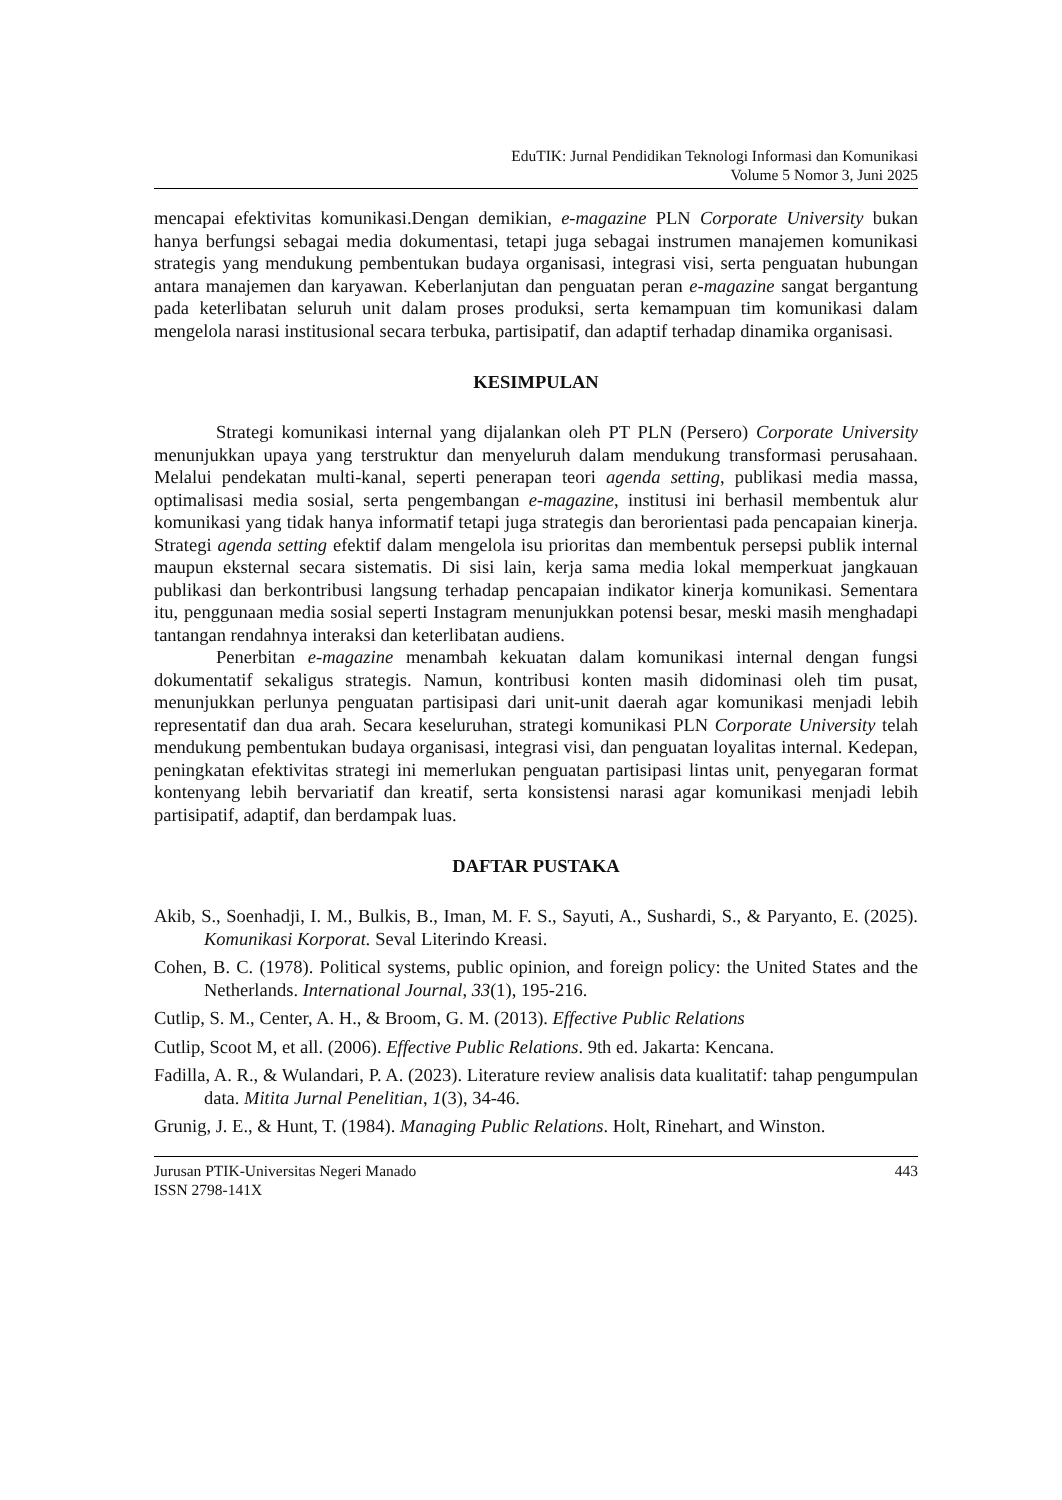EduTIK: Jurnal Pendidikan Teknologi Informasi dan Komunikasi
Volume 5 Nomor 3, Juni 2025
mencapai efektivitas komunikasi.Dengan demikian, e-magazine PLN Corporate University bukan hanya berfungsi sebagai media dokumentasi, tetapi juga sebagai instrumen manajemen komunikasi strategis yang mendukung pembentukan budaya organisasi, integrasi visi, serta penguatan hubungan antara manajemen dan karyawan. Keberlanjutan dan penguatan peran e-magazine sangat bergantung pada keterlibatan seluruh unit dalam proses produksi, serta kemampuan tim komunikasi dalam mengelola narasi institusional secara terbuka, partisipatif, dan adaptif terhadap dinamika organisasi.
KESIMPULAN
Strategi komunikasi internal yang dijalankan oleh PT PLN (Persero) Corporate University menunjukkan upaya yang terstruktur dan menyeluruh dalam mendukung transformasi perusahaan. Melalui pendekatan multi-kanal, seperti penerapan teori agenda setting, publikasi media massa, optimalisasi media sosial, serta pengembangan e-magazine, institusi ini berhasil membentuk alur komunikasi yang tidak hanya informatif tetapi juga strategis dan berorientasi pada pencapaian kinerja. Strategi agenda setting efektif dalam mengelola isu prioritas dan membentuk persepsi publik internal maupun eksternal secara sistematis. Di sisi lain, kerja sama media lokal memperkuat jangkauan publikasi dan berkontribusi langsung terhadap pencapaian indikator kinerja komunikasi. Sementara itu, penggunaan media sosial seperti Instagram menunjukkan potensi besar, meski masih menghadapi tantangan rendahnya interaksi dan keterlibatan audiens.
Penerbitan e-magazine menambah kekuatan dalam komunikasi internal dengan fungsi dokumentatif sekaligus strategis. Namun, kontribusi konten masih didominasi oleh tim pusat, menunjukkan perlunya penguatan partisipasi dari unit-unit daerah agar komunikasi menjadi lebih representatif dan dua arah. Secara keseluruhan, strategi komunikasi PLN Corporate University telah mendukung pembentukan budaya organisasi, integrasi visi, dan penguatan loyalitas internal. Kedepan, peningkatan efektivitas strategi ini memerlukan penguatan partisipasi lintas unit, penyegaran format kontenyang lebih bervariatif dan kreatif, serta konsistensi narasi agar komunikasi menjadi lebih partisipatif, adaptif, dan berdampak luas.
DAFTAR PUSTAKA
Akib, S., Soenhadji, I. M., Bulkis, B., Iman, M. F. S., Sayuti, A., Sushardi, S., & Paryanto, E. (2025). Komunikasi Korporat. Seval Literindo Kreasi.
Cohen, B. C. (1978). Political systems, public opinion, and foreign policy: the United States and the Netherlands. International Journal, 33(1), 195-216.
Cutlip, S. M., Center, A. H., & Broom, G. M. (2013). Effective Public Relations
Cutlip, Scoot M, et all. (2006). Effective Public Relations. 9th ed. Jakarta: Kencana.
Fadilla, A. R., & Wulandari, P. A. (2023). Literature review analisis data kualitatif: tahap pengumpulan data. Mitita Jurnal Penelitian, 1(3), 34-46.
Grunig, J. E., & Hunt, T. (1984). Managing Public Relations. Holt, Rinehart, and Winston.
Jurusan PTIK-Universitas Negeri Manado 443
ISSN 2798-141X